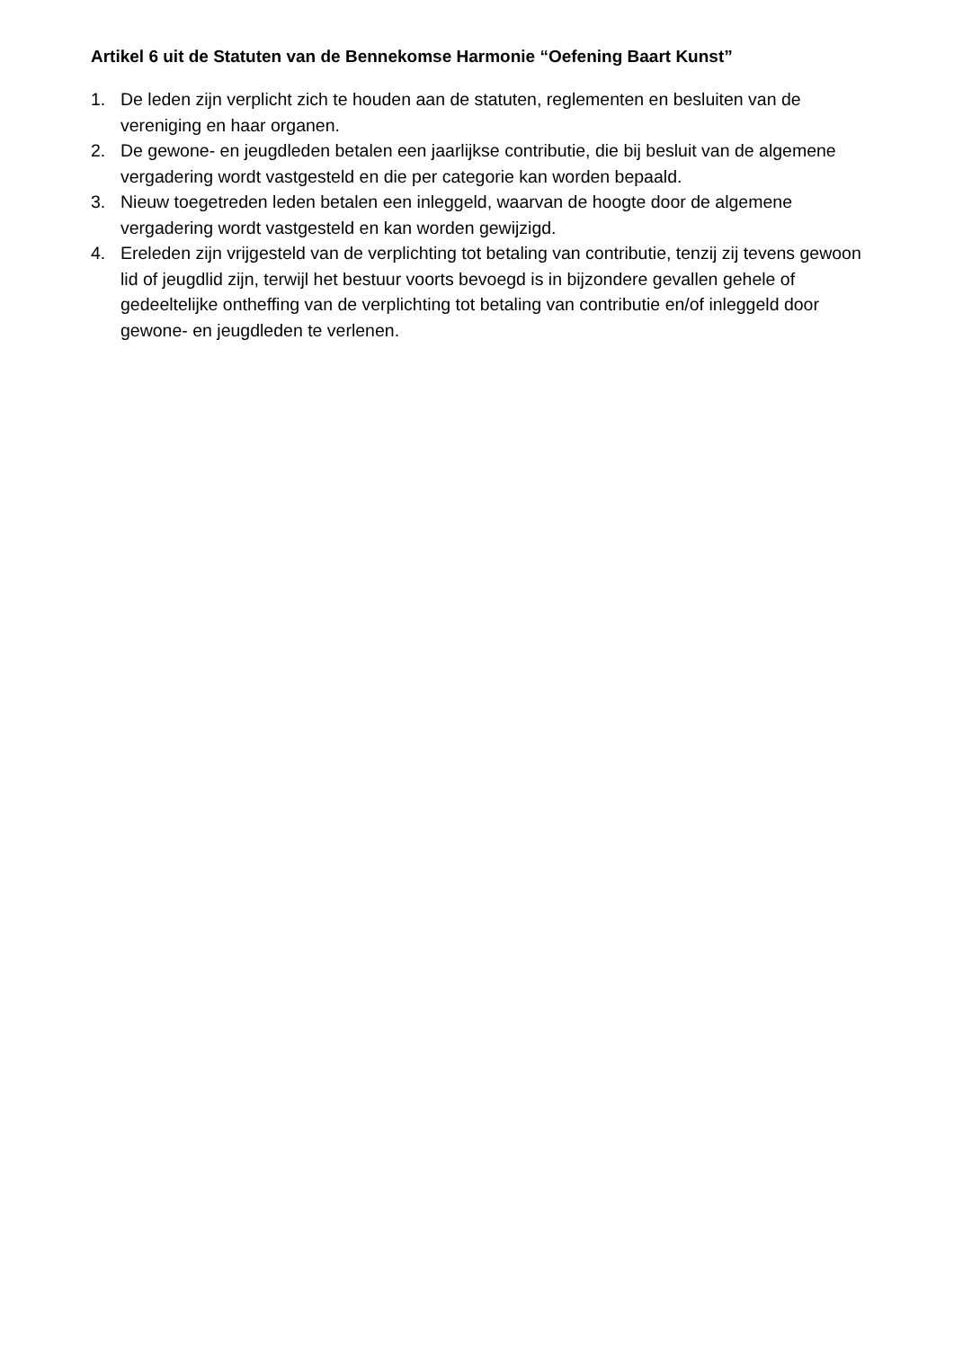Artikel 6 uit de Statuten van de Bennekomse Harmonie “Oefening Baart Kunst”
1. De leden zijn verplicht zich te houden aan de statuten, reglementen en besluiten van de vereniging en haar organen.
2. De gewone- en jeugdleden betalen een jaarlijkse contributie, die bij besluit van de algemene vergadering wordt vastgesteld en die per categorie kan worden bepaald.
3. Nieuw toegetreden leden betalen een inleggeld, waarvan de hoogte door de algemene vergadering wordt vastgesteld en kan worden gewijzigd.
4. Ereleden zijn vrijgesteld van de verplichting tot betaling van contributie, tenzij zij tevens gewoon lid of jeugdlid zijn, terwijl het bestuur voorts bevoegd is in bijzondere gevallen gehele of gedeeltelijke ontheffing van de verplichting tot betaling van contributie en/of inleggeld door gewone- en jeugdleden te verlenen.